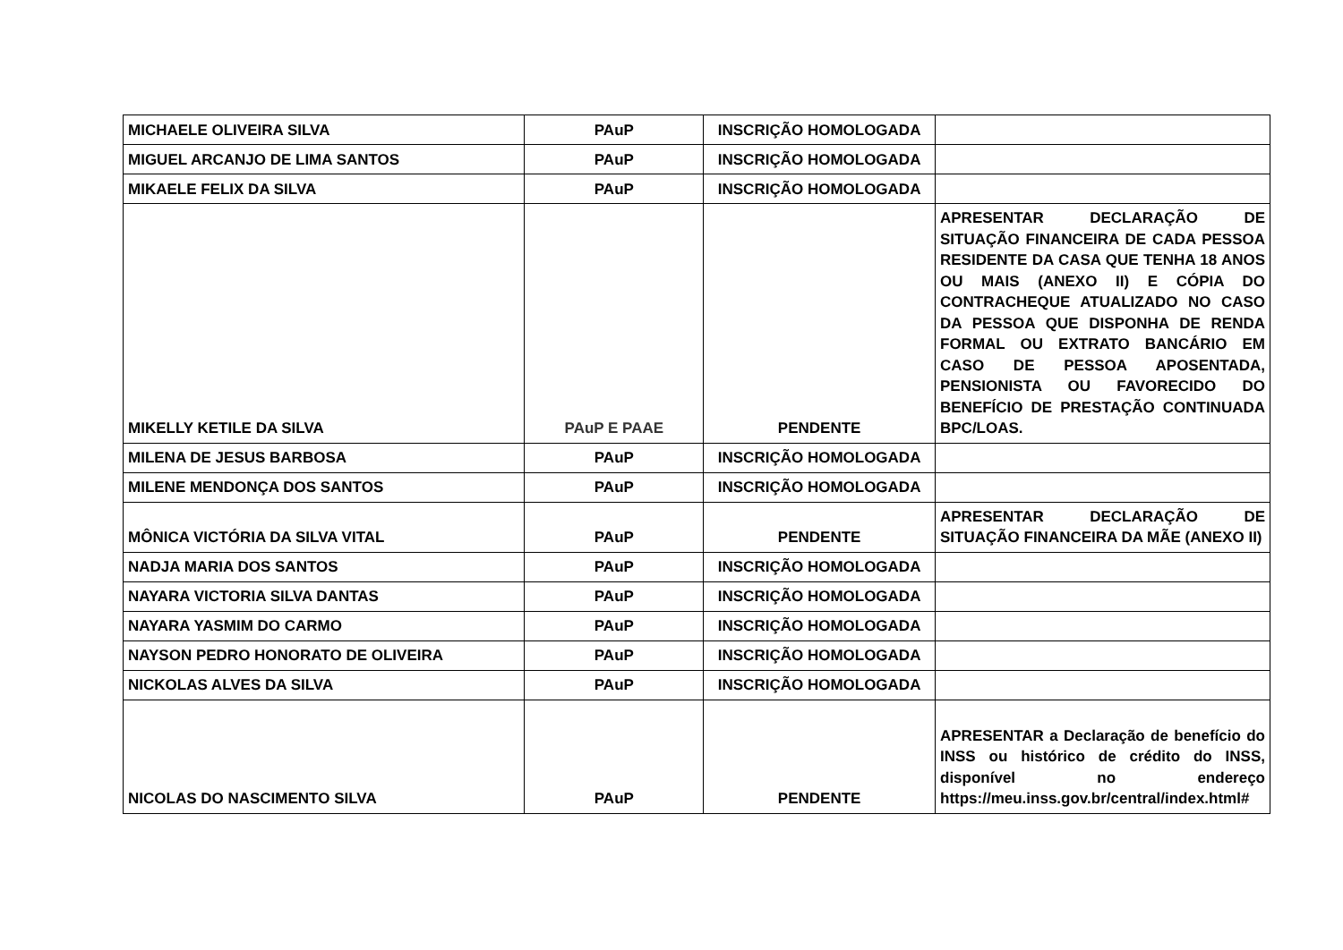| MICHAELE OLIVEIRA SILVA | PAuP | INSCRIÇÃO HOMOLOGADA | |
| MIGUEL ARCANJO DE LIMA SANTOS | PAuP | INSCRIÇÃO HOMOLOGADA | |
| MIKAELE FELIX DA SILVA | PAuP | INSCRIÇÃO HOMOLOGADA | |
| MIKELLY KETILE DA SILVA | PAuP E PAAE | PENDENTE | APRESENTAR DECLARAÇÃO DE SITUAÇÃO FINANCEIRA DE CADA PESSOA RESIDENTE DA CASA QUE TENHA 18 ANOS OU MAIS (ANEXO II) E CÓPIA DO CONTRACHEQUE ATUALIZADO NO CASO DA PESSOA QUE DISPONHA DE RENDA FORMAL OU EXTRATO BANCÁRIO EM CASO DE PESSOA APOSENTADA, PENSIONISTA OU FAVORECIDO DO BENEFÍCIO DE PRESTAÇÃO CONTINUADA BPC/LOAS. |
| MILENA DE JESUS BARBOSA | PAuP | INSCRIÇÃO HOMOLOGADA | |
| MILENE MENDONÇA DOS SANTOS | PAuP | INSCRIÇÃO HOMOLOGADA | |
| MÔNICA VICTÓRIA DA SILVA VITAL | PAuP | PENDENTE | APRESENTAR DECLARAÇÃO DE SITUAÇÃO FINANCEIRA DA MÃE (ANEXO II) |
| NADJA MARIA DOS SANTOS | PAuP | INSCRIÇÃO HOMOLOGADA | |
| NAYARA VICTORIA SILVA DANTAS | PAuP | INSCRIÇÃO HOMOLOGADA | |
| NAYARA YASMIM DO CARMO | PAuP | INSCRIÇÃO HOMOLOGADA | |
| NAYSON PEDRO HONORATO DE OLIVEIRA | PAuP | INSCRIÇÃO HOMOLOGADA | |
| NICKOLAS ALVES DA SILVA | PAuP | INSCRIÇÃO HOMOLOGADA | |
| NICOLAS DO NASCIMENTO SILVA | PAuP | PENDENTE | APRESENTAR a Declaração de benefício do INSS ou histórico de crédito do INSS, disponível no endereço https://meu.inss.gov.br/central/index.html# |